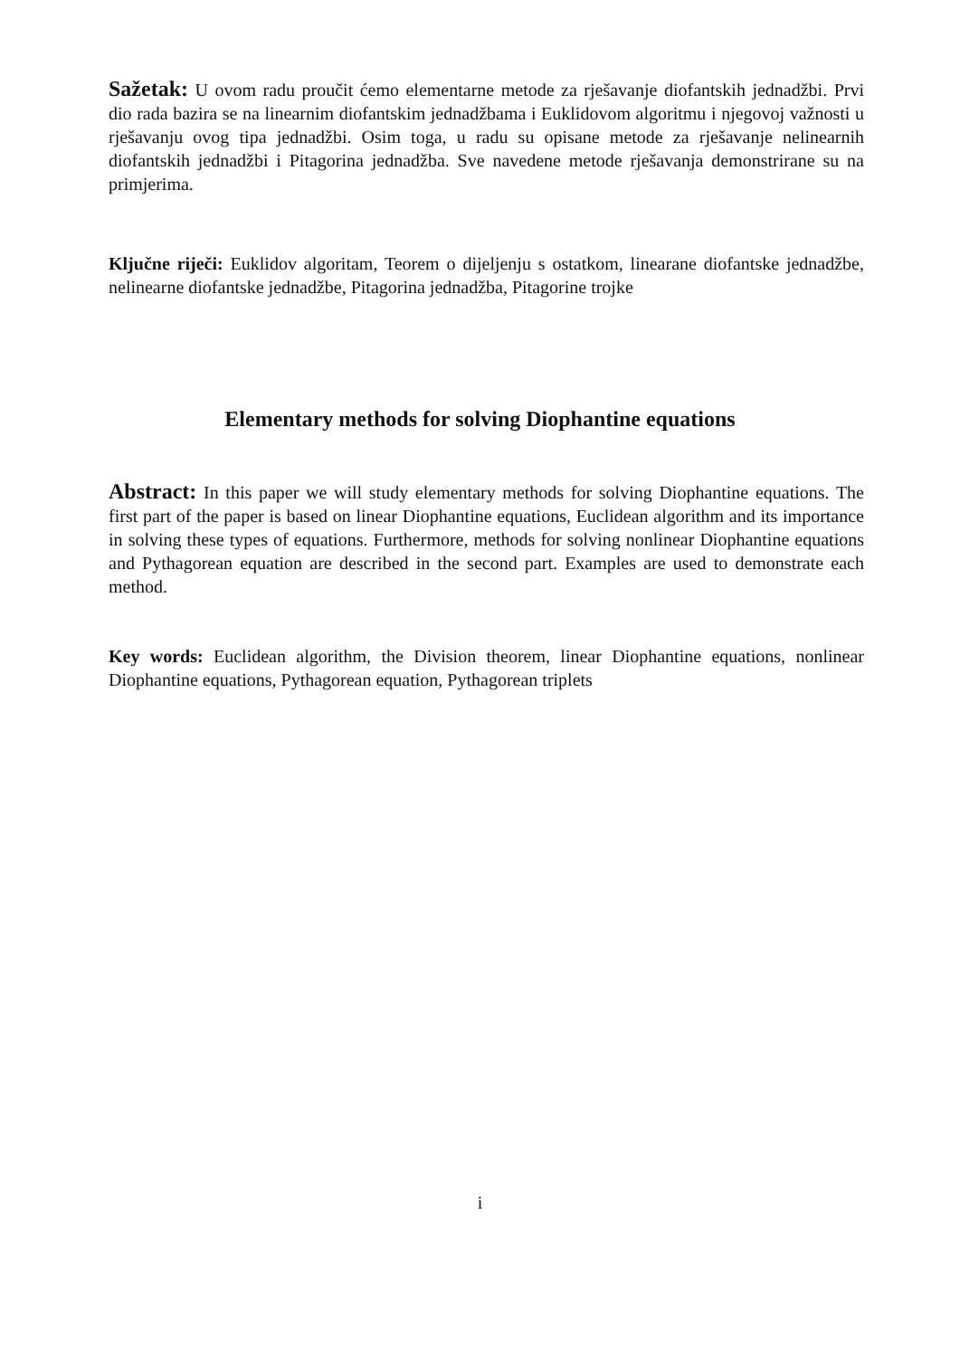Sažetak: U ovom radu proučit ćemo elementarne metode za rješavanje diofantskih jednadžbi. Prvi dio rada bazira se na linearnim diofantskim jednadžbama i Euklidovom algoritmu i njegovoj važnosti u rješavanju ovog tipa jednadžbi. Osim toga, u radu su opisane metode za rješavanje nelinearnih diofantskih jednadžbi i Pitagorina jednadžba. Sve navedene metode rješavanja demonstrirane su na primjerima.
Ključne riječi: Euklidov algoritam, Teorem o dijeljenju s ostatkom, linearane diofantske jednadžbe, nelinearne diofantske jednadžbe, Pitagorina jednadžba, Pitagorine trojke
Elementary methods for solving Diophantine equations
Abstract: In this paper we will study elementary methods for solving Diophantine equations. The first part of the paper is based on linear Diophantine equations, Euclidean algorithm and its importance in solving these types of equations. Furthermore, methods for solving nonlinear Diophantine equations and Pythagorean equation are described in the second part. Examples are used to demonstrate each method.
Key words: Euclidean algorithm, the Division theorem, linear Diophantine equations, nonlinear Diophantine equations, Pythagorean equation, Pythagorean triplets
i